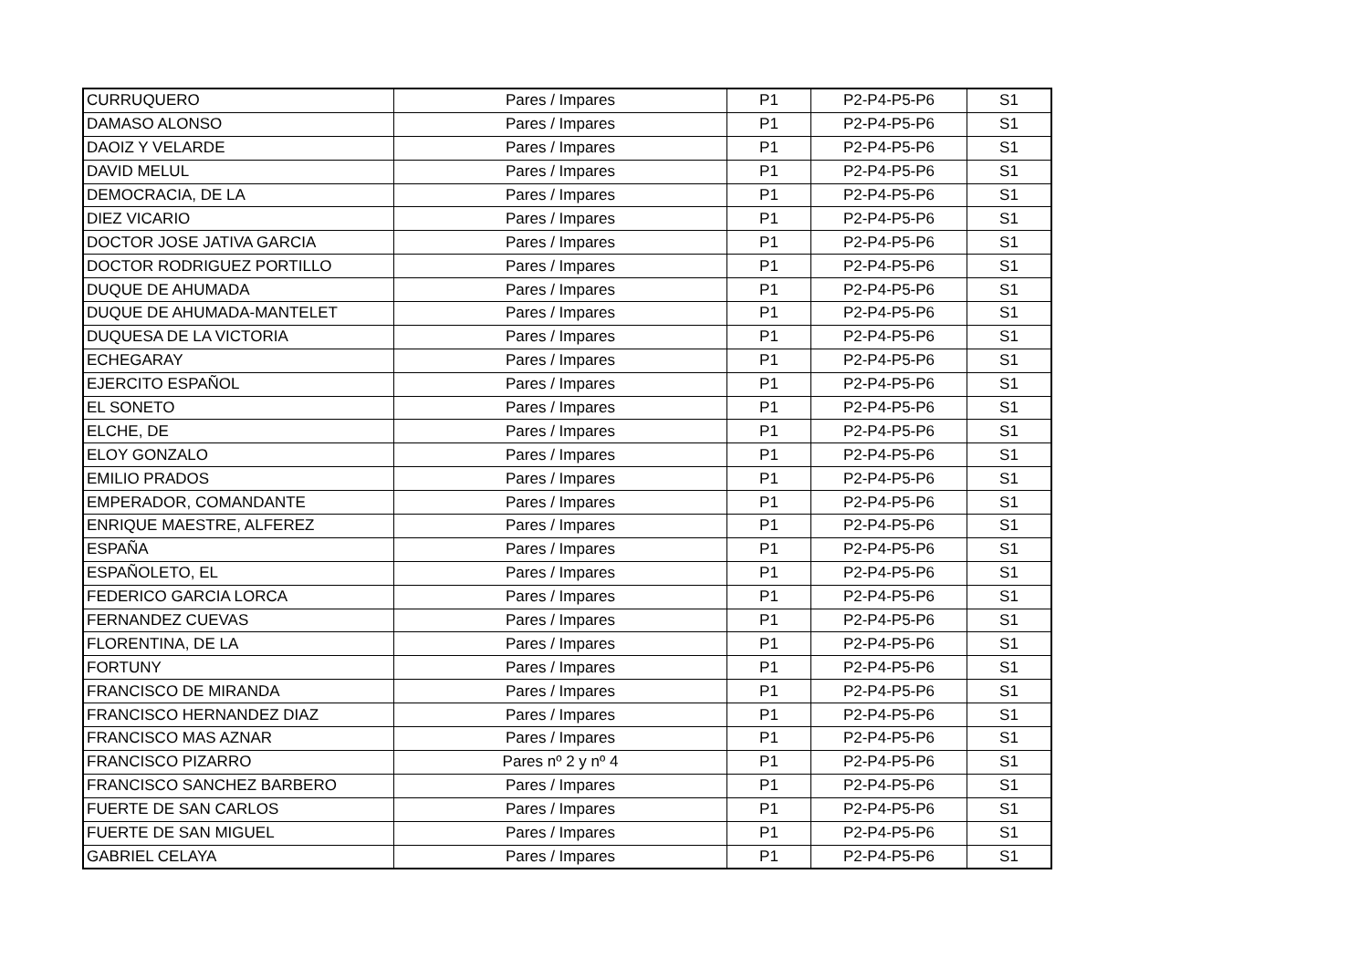| CURRUQUERO | Pares / Impares | P1 | P2-P4-P5-P6 | S1 |
| DAMASO ALONSO | Pares / Impares | P1 | P2-P4-P5-P6 | S1 |
| DAOIZ Y VELARDE | Pares / Impares | P1 | P2-P4-P5-P6 | S1 |
| DAVID MELUL | Pares / Impares | P1 | P2-P4-P5-P6 | S1 |
| DEMOCRACIA, DE LA | Pares / Impares | P1 | P2-P4-P5-P6 | S1 |
| DIEZ VICARIO | Pares / Impares | P1 | P2-P4-P5-P6 | S1 |
| DOCTOR JOSE JATIVA GARCIA | Pares / Impares | P1 | P2-P4-P5-P6 | S1 |
| DOCTOR RODRIGUEZ PORTILLO | Pares / Impares | P1 | P2-P4-P5-P6 | S1 |
| DUQUE DE AHUMADA | Pares / Impares | P1 | P2-P4-P5-P6 | S1 |
| DUQUE DE AHUMADA-MANTELET | Pares / Impares | P1 | P2-P4-P5-P6 | S1 |
| DUQUESA DE LA VICTORIA | Pares / Impares | P1 | P2-P4-P5-P6 | S1 |
| ECHEGARAY | Pares / Impares | P1 | P2-P4-P5-P6 | S1 |
| EJERCITO ESPAÑOL | Pares / Impares | P1 | P2-P4-P5-P6 | S1 |
| EL SONETO | Pares / Impares | P1 | P2-P4-P5-P6 | S1 |
| ELCHE, DE | Pares / Impares | P1 | P2-P4-P5-P6 | S1 |
| ELOY GONZALO | Pares / Impares | P1 | P2-P4-P5-P6 | S1 |
| EMILIO PRADOS | Pares / Impares | P1 | P2-P4-P5-P6 | S1 |
| EMPERADOR, COMANDANTE | Pares / Impares | P1 | P2-P4-P5-P6 | S1 |
| ENRIQUE MAESTRE, ALFEREZ | Pares / Impares | P1 | P2-P4-P5-P6 | S1 |
| ESPAÑA | Pares / Impares | P1 | P2-P4-P5-P6 | S1 |
| ESPAÑOLETO, EL | Pares / Impares | P1 | P2-P4-P5-P6 | S1 |
| FEDERICO GARCIA LORCA | Pares / Impares | P1 | P2-P4-P5-P6 | S1 |
| FERNANDEZ CUEVAS | Pares / Impares | P1 | P2-P4-P5-P6 | S1 |
| FLORENTINA, DE LA | Pares / Impares | P1 | P2-P4-P5-P6 | S1 |
| FORTUNY | Pares / Impares | P1 | P2-P4-P5-P6 | S1 |
| FRANCISCO DE MIRANDA | Pares / Impares | P1 | P2-P4-P5-P6 | S1 |
| FRANCISCO HERNANDEZ DIAZ | Pares / Impares | P1 | P2-P4-P5-P6 | S1 |
| FRANCISCO MAS AZNAR | Pares / Impares | P1 | P2-P4-P5-P6 | S1 |
| FRANCISCO PIZARRO | Pares nº 2 y nº 4 | P1 | P2-P4-P5-P6 | S1 |
| FRANCISCO SANCHEZ BARBERO | Pares / Impares | P1 | P2-P4-P5-P6 | S1 |
| FUERTE DE SAN CARLOS | Pares / Impares | P1 | P2-P4-P5-P6 | S1 |
| FUERTE DE SAN MIGUEL | Pares / Impares | P1 | P2-P4-P5-P6 | S1 |
| GABRIEL CELAYA | Pares / Impares | P1 | P2-P4-P5-P6 | S1 |